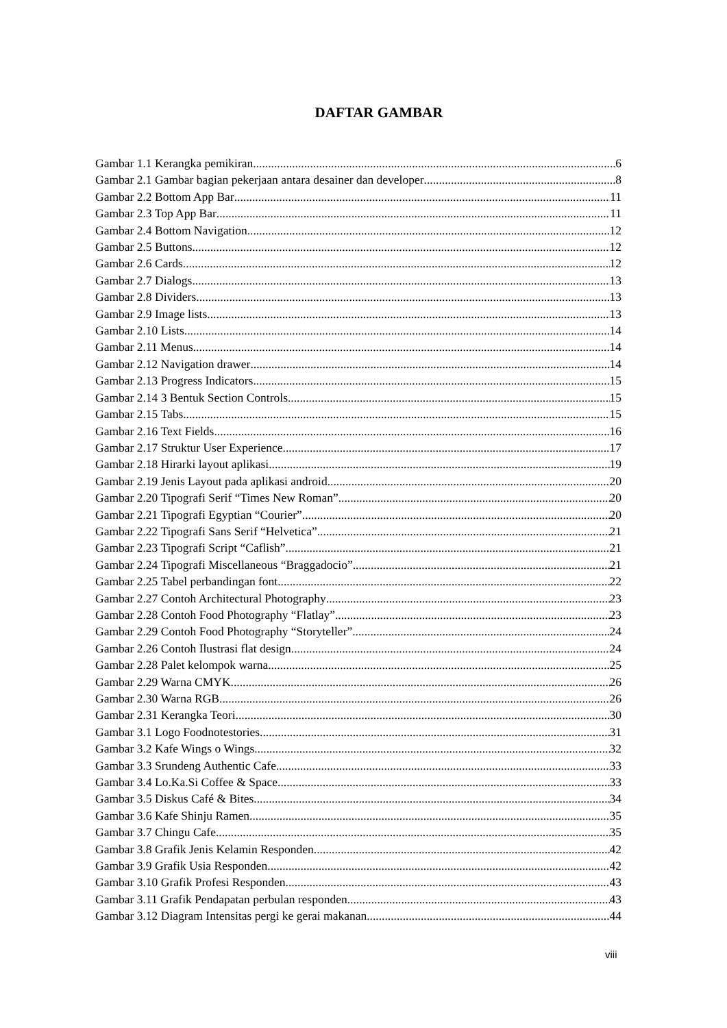DAFTAR GAMBAR
Gambar 1.1 Kerangka pemikiran 6
Gambar 2.1 Gambar bagian pekerjaan antara desainer dan developer 8
Gambar 2.2 Bottom App Bar 11
Gambar 2.3 Top App Bar 11
Gambar 2.4 Bottom Navigation 12
Gambar 2.5 Buttons 12
Gambar 2.6 Cards 12
Gambar 2.7 Dialogs 13
Gambar 2.8 Dividers 13
Gambar 2.9 Image lists 13
Gambar 2.10 Lists 14
Gambar 2.11 Menus 14
Gambar 2.12 Navigation drawer 14
Gambar 2.13 Progress Indicators 15
Gambar 2.14 3 Bentuk Section Controls 15
Gambar 2.15 Tabs 15
Gambar 2.16 Text Fields 16
Gambar 2.17 Struktur User Experience 17
Gambar 2.18 Hirarki layout aplikasi 19
Gambar 2.19 Jenis Layout pada aplikasi android 20
Gambar 2.20 Tipografi Serif “Times New Roman” 20
Gambar 2.21 Tipografi Egyptian “Courier” 20
Gambar 2.22 Tipografi Sans Serif “Helvetica” 21
Gambar 2.23 Tipografi Script “Caflish” 21
Gambar 2.24 Tipografi Miscellaneous “Braggadocio” 21
Gambar 2.25 Tabel perbandingan font 22
Gambar 2.27 Contoh Architectural Photography 23
Gambar 2.28 Contoh Food Photography “Flatlay” 23
Gambar 2.29 Contoh Food Photography “Storyteller” 24
Gambar 2.26 Contoh Ilustrasi flat design 24
Gambar 2.28 Palet kelompok warna 25
Gambar 2.29 Warna CMYK 26
Gambar 2.30 Warna RGB 26
Gambar 2.31 Kerangka Teori 30
Gambar 3.1 Logo Foodnotestories 31
Gambar 3.2 Kafe Wings o Wings 32
Gambar 3.3 Srundeng Authentic Cafe 33
Gambar 3.4 Lo.Ka.Si Coffee & Space 33
Gambar 3.5 Diskus Café & Bites 34
Gambar 3.6 Kafe Shinju Ramen 35
Gambar 3.7 Chingu Cafe 35
Gambar 3.8 Grafik Jenis Kelamin Responden 42
Gambar 3.9 Grafik Usia Responden 42
Gambar 3.10 Grafik Profesi Responden 43
Gambar 3.11 Grafik Pendapatan perbulan responden 43
Gambar 3.12 Diagram Intensitas pergi ke gerai makanan 44
viii